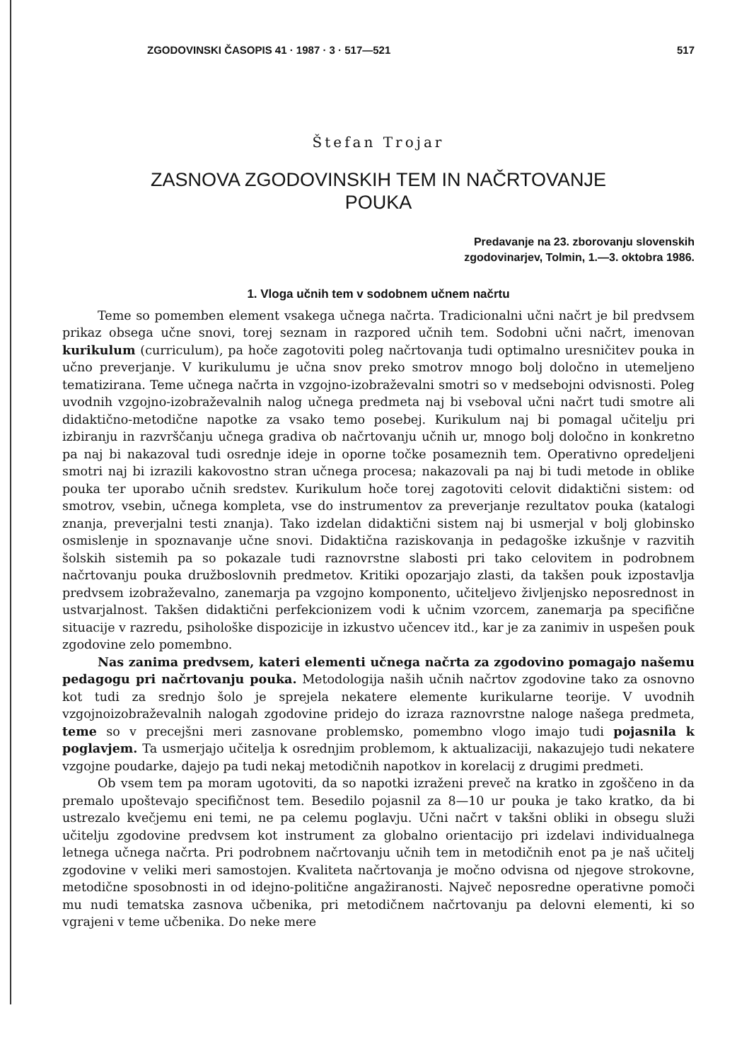ZGODOVINSKI ČASOPIS 41 · 1987 · 3 · 517—521 517
Štefan Trojar
ZASNOVA ZGODOVINSKIH TEM IN NAČRTOVANJE
POUKA
Predavanje na 23. zborovanju slovenskih
zgodovinarjev, Tolmin, 1.—3. oktobra 1986.
1. Vloga učnih tem v sodobnem učnem načrtu
Teme so pomemben element vsakega učnega načrta. Tradicionalni učni načrt je bil predvsem prikaz obsega učne snovi, torej seznam in razpored učnih tem. Sodobni učni načrt, imenovan kurikulum (curriculum), pa hoče zagotoviti poleg načrtovanja tudi optimalno uresničitev pouka in učno preverjanje. V kurikulumu je učna snov preko smotrov mnogo bolj določno in utemeljeno tematizirana. Teme učnega načrta in vzgojno-izobraževalni smotri so v medsebojni odvisnosti. Poleg uvodnih vzgojno-izobraževalnih nalog učnega predmeta naj bi vseboval učni načrt tudi smotre ali didaktično-metodične napotke za vsako temo posebej. Kurikulum naj bi pomagal učitelju pri izbiranju in razvrščanju učnega gradiva ob načrtovanju učnih ur, mnogo bolj določno in konkretno pa naj bi nakazoval tudi osrednje ideje in oporne točke posameznih tem. Operativno opredeljeni smotri naj bi izrazili kakovostno stran učnega procesa; nakazovali pa naj bi tudi metode in oblike pouka ter uporabo učnih sredstev. Kurikulum hoče torej zagotoviti celovit didaktični sistem: od smotrov, vsebin, učnega kompleta, vse do instrumentov za preverjanje rezultatov pouka (katalogi znanja, preverjalni testi znanja). Tako izdelan didaktični sistem naj bi usmerjal v bolj globinsko osmislenje in spoznavanje učne snovi. Didaktična raziskovanja in pedagoške izkušnje v razvitih šolskih sistemih pa so pokazale tudi raznovrstne slabosti pri tako celovitem in podrobnem načrtovanju pouka družboslovnih predmetov. Kritiki opozarjajo zlasti, da takšen pouk izpostavlja predvsem izobraževalno, zanemarja pa vzgojno komponento, učiteljevo življenjsko neposrednost in ustvarjalnost. Takšen didaktični perfekcionizem vodi k učnim vzorcem, zanemarja pa specifične situacije v razredu, psihološke dispozicije in izkustvo učencev itd., kar je za zanimiv in uspešen pouk zgodovine zelo pomembno.
Nas zanima predvsem, kateri elementi učnega načrta za zgodovino pomagajo našemu pedagogu pri načrtovanju pouka. Metodologija naših učnih načrtov zgodovine tako za osnovno kot tudi za srednjo šolo je sprejela nekatere elemente kurikularne teorije. V uvodnih vzgojnoizobraževalnih nalogah zgodovine pridejo do izraza raznovrstne naloge našega predmeta, teme so v precejšni meri zasnovane problemsko, pomembno vlogo imajo tudi pojasnila k poglavjem. Ta usmerjajo učitelja k osrednjim problemom, k aktualizaciji, nakazujejo tudi nekatere vzgojne poudarke, dajejo pa tudi nekaj metodičnih napotkov in korelacij z drugimi predmeti.
Ob vsem tem pa moram ugotoviti, da so napotki izraženi preveč na kratko in zgoščeno in da premalo upoštevajo specifičnost tem. Besedilo pojasnil za 8—10 ur pouka je tako kratko, da bi ustrezalo kvečjemu eni temi, ne pa celemu poglavju. Učni načrt v takšni obliki in obsegu služi učitelju zgodovine predvsem kot instrument za globalno orientacijo pri izdelavi individualnega letnega učnega načrta. Pri podrobnem načrtovanju učnih tem in metodičnih enot pa je naš učitelj zgodovine v veliki meri samostojen. Kvaliteta načrtovanja je močno odvisna od njegove strokovne, metodične sposobnosti in od idejno-politične angažiranosti. Največ neposredne operativne pomoči mu nudi tematska zasnova učbenika, pri metodičnem načrtovanju pa delovni elementi, ki so vgrajeni v teme učbenika. Do neke mere